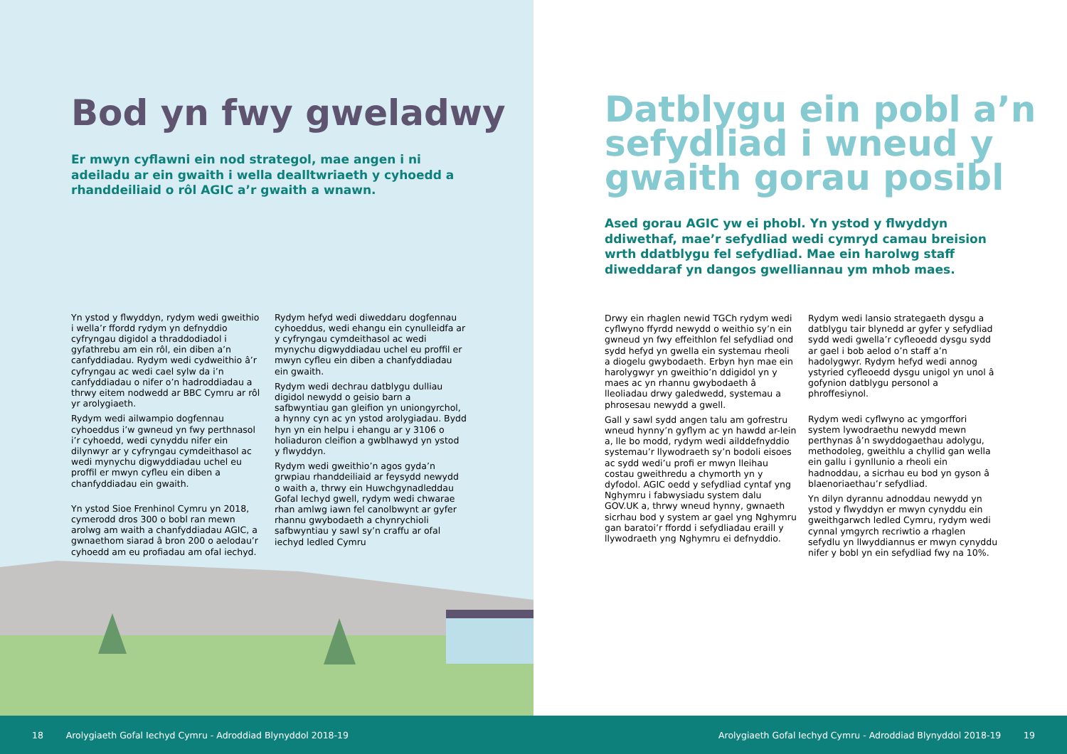Bod yn fwy gweladwy
Er mwyn cyflawni ein nod strategol, mae angen i ni adeiladu ar ein gwaith i wella dealltwriaeth y cyhoedd a rhanddeiliaid o rôl AGIC a’r gwaith a wnawn.
Yn ystod y flwyddyn, rydym wedi gweithio i wella’r ffordd rydym yn defnyddio cyfryngau digidol a thraddodiadol i gyfathrebu am ein rôl, ein diben a’n canfyddiadau. Rydym wedi cydweithio â’r cyfryngau ac wedi cael sylw da i’n canfyddiadau o nifer o’n hadroddiadau a thrwy eitem nodwedd ar BBC Cymru ar rôl yr arolygiaeth.
Rydym wedi ailwampio dogfennau cyhoeddus i’w gwneud yn fwy perthnasol i’r cyhoedd, wedi cynyddu nifer ein dilynwyr ar y cyfryngau cymdeithasol ac wedi mynychu digwyddiadau uchel eu proffil er mwyn cyfleu ein diben a chanfyddiadau ein gwaith.
Yn ystod Sioe Frenhinol Cymru yn 2018, cymerodd dros 300 o bobl ran mewn arolwg am waith a chanfyddiadau AGIC, a gwnaethom siarad â bron 200 o aelodau’r cyhoedd am eu profiadau am ofal iechyd.
Rydym hefyd wedi diweddaru dogfennau cyhoeddus, wedi ehangu ein cynulleidfa ar y cyfryngau cymdeithasol ac wedi mynychu digwyddiadau uchel eu proffil er mwyn cyfleu ein diben a chanfyddiadau ein gwaith.
Rydym wedi dechrau datblygu dulliau digidol newydd o geisio barn a safbwyntiau gan gleifion yn uniongyrchol, a hynny cyn ac yn ystod arolygiadau. Bydd hyn yn ein helpu i ehangu ar y 3106 o holiaduron cleifion a gwblhawyd yn ystod y flwyddyn.
Rydym wedi gweithio’n agos gyda’n grwpiau rhanddeiliaid ar feysydd newydd o waith a, thrwy ein Huwchgynadleddau Gofal Iechyd gwell, rydym wedi chwarae rhan amlwg iawn fel canolbwynt ar gyfer rhannu gwybodaeth a chynrychioli safbwyntiau y sawl sy’n craffu ar ofal iechyd ledled Cymru
Datblygu ein pobl a’n sefydliad i wneud y gwaith gorau posibl
Ased gorau AGIC yw ei phobl. Yn ystod y flwyddyn ddiwethaf, mae’r sefydliad wedi cymryd camau breision wrth ddatblygu fel sefydliad. Mae ein harolwg staff diweddaraf yn dangos gwelliannau ym mhob maes.
Drwy ein rhaglen newid TGCh rydym wedi cyflwyno ffyrdd newydd o weithio sy’n ein gwneud yn fwy effeithlon fel sefydliad ond sydd hefyd yn gwella ein systemau rheoli a diogelu gwybodaeth. Erbyn hyn mae ein harolygwyr yn gweithio’n ddigidol yn y maes ac yn rhannu gwybodaeth â lleoliadau drwy galedwedd, systemau a phrosesau newydd a gwell.
Gall y sawl sydd angen talu am gofrestru wneud hynny’n gyflym ac yn hawdd ar-lein a, lle bo modd, rydym wedi ailddefnyddio systemau’r llywodraeth sy’n bodoli eisoes ac sydd wedi’u profi er mwyn lleihau costau gweithredu a chymorth yn y dyfodol. AGIC oedd y sefydliad cyntaf yng Nghymru i fabwysiadu system dalu GOV.UK a, thrwy wneud hynny, gwnaeth sicrhau bod y system ar gael yng Nghymru gan baratoi’r ffordd i sefydliadau eraill y llywodraeth yng Nghymru ei defnyddio.
Rydym wedi lansio strategaeth dysgu a datblygu tair blynedd ar gyfer y sefydliad sydd wedi gwella’r cyfleoedd dysgu sydd ar gael i bob aelod o’n staff a’n hadolygwyr. Rydym hefyd wedi annog ystyried cyfleoedd dysgu unigol yn unol â gofynion datblygu personol a phroffesiynol.
Rydym wedi cyflwyno ac ymgorffori system lywodraethu newydd mewn perthynas â’n swyddogaethau adolygu, methodoleg, gweithlu a chyllid gan wella ein gallu i gynllunio a rheoli ein hadnoddau, a sicrhau eu bod yn gyson â blaenoriaethau’r sefydliad.
Yn dilyn dyrannu adnoddau newydd yn ystod y flwyddyn er mwyn cynyddu ein gweithgarwch ledled Cymru, rydym wedi cynnal ymgyrch recriwtio a rhaglen sefydlu yn llwyddiannus er mwyn cynyddu nifer y bobl yn ein sefydliad fwy na 10%.
18 Arolygiaeth Gofal Iechyd Cymru - Adroddiad Blynyddol 2018-19 Arolygiaeth Gofal Iechyd Cymru - Adroddiad Blynyddol 2018-19 19